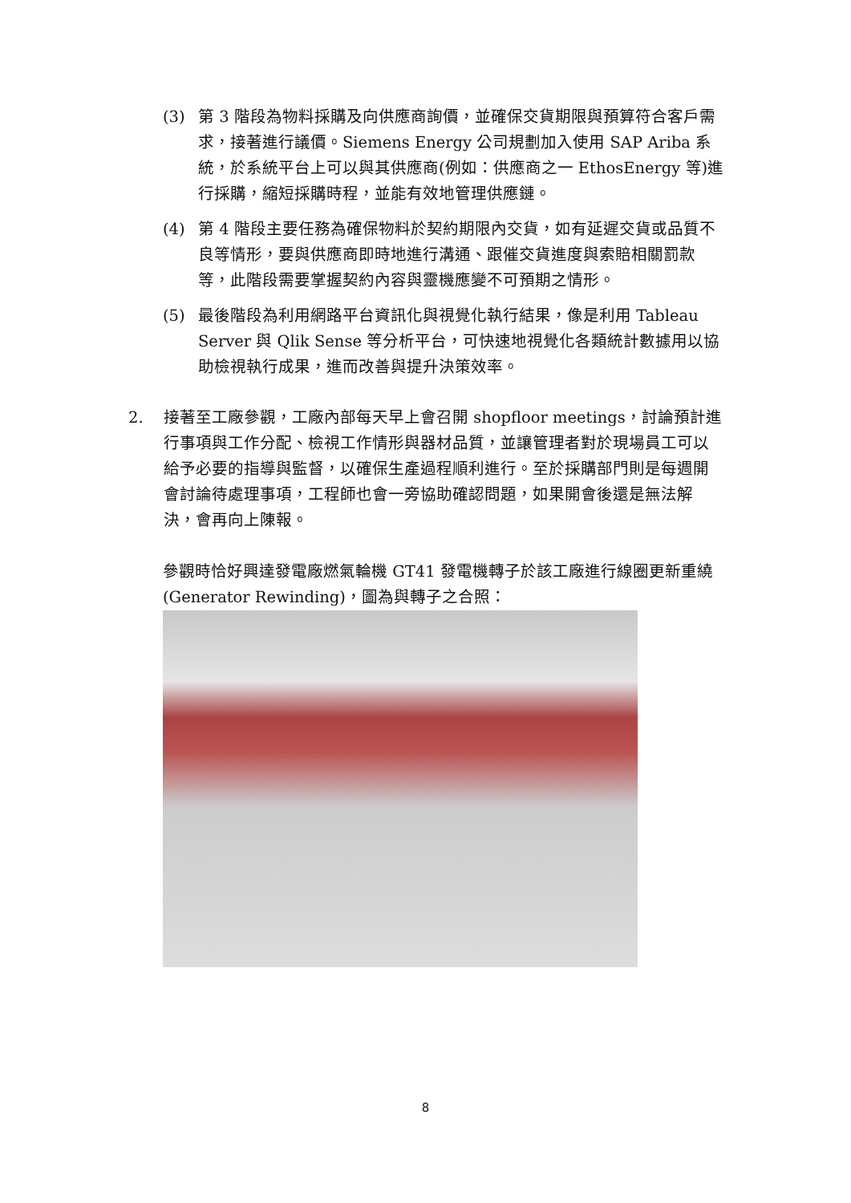(3) 第 3 階段為物料採購及向供應商詢價，並確保交貨期限與預算符合客戶需求，接著進行議價。Siemens Energy 公司規劃加入使用 SAP Ariba 系統，於系統平台上可以與其供應商(例如：供應商之一 EthosEnergy 等)進行採購，縮短採購時程，並能有效地管理供應鏈。
(4) 第 4 階段主要任務為確保物料於契約期限內交貨，如有延遲交貨或品質不良等情形，要與供應商即時地進行溝通、跟催交貨進度與索賠相關罰款等，此階段需要掌握契約內容與靈機應變不可預期之情形。
(5) 最後階段為利用網路平台資訊化與視覺化執行結果，像是利用 Tableau Server 與 Qlik Sense 等分析平台，可快速地視覺化各類統計數據用以協助檢視執行成果，進而改善與提升決策效率。
2. 接著至工廠參觀，工廠內部每天早上會召開 shopfloor meetings，討論預計進行事項與工作分配、檢視工作情形與器材品質，並讓管理者對於現場員工可以給予必要的指導與監督，以確保生產過程順利進行。至於採購部門則是每週開會討論待處理事項，工程師也會一旁協助確認問題，如果開會後還是無法解決，會再向上陳報。
參觀時恰好興達發電廠燃氣輪機 GT41 發電機轉子於該工廠進行線圈更新重繞(Generator Rewinding)，圖為與轉子之合照：
8